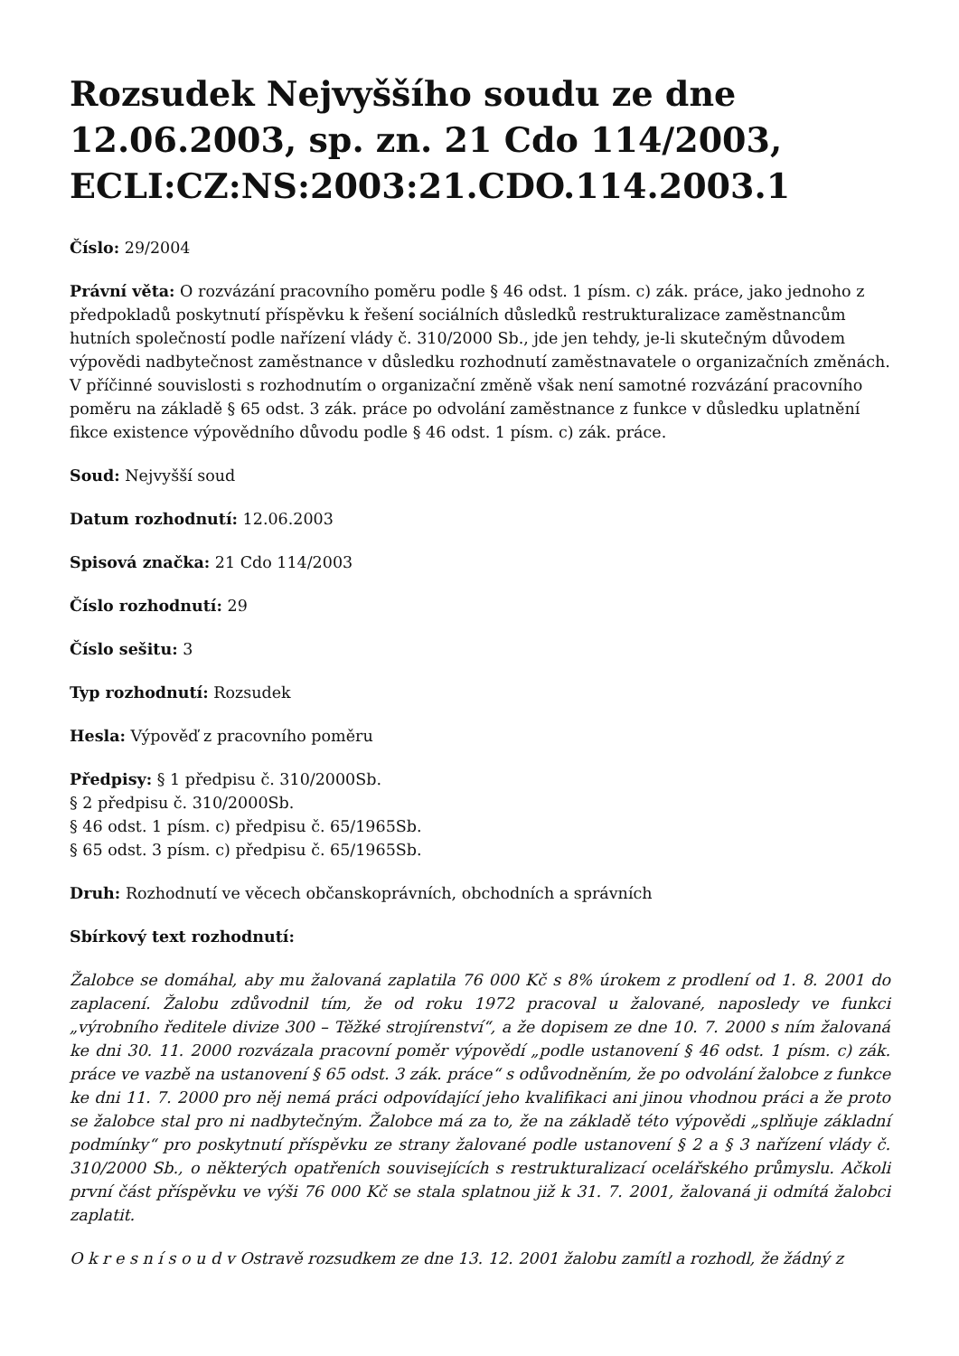Rozsudek Nejvyššího soudu ze dne 12.06.2003, sp. zn. 21 Cdo 114/2003, ECLI:CZ:NS:2003:21.CDO.114.2003.1
Číslo: 29/2004
Právní věta: O rozvázání pracovního poměru podle § 46 odst. 1 písm. c) zák. práce, jako jednoho z předpokladů poskytnutí příspěvku k řešení sociálních důsledků restrukturalizace zaměstnancům hutních společností podle nařízení vlády č. 310/2000 Sb., jde jen tehdy, je-li skutečným důvodem výpovědi nadbytečnost zaměstnance v důsledku rozhodnutí zaměstnavatele o organizačních změnách. V příčinné souvislosti s rozhodnutím o organizační změně však není samotné rozvázání pracovního poměru na základě § 65 odst. 3 zák. práce po odvolání zaměstnance z funkce v důsledku uplatnění fikce existence výpovědního důvodu podle § 46 odst. 1 písm. c) zák. práce.
Soud: Nejvyšší soud
Datum rozhodnutí: 12.06.2003
Spisová značka: 21 Cdo 114/2003
Číslo rozhodnutí: 29
Číslo sešitu: 3
Typ rozhodnutí: Rozsudek
Hesla: Výpověď z pracovního poměru
Předpisy: § 1 předpisu č. 310/2000Sb.
§ 2 předpisu č. 310/2000Sb.
§ 46 odst. 1 písm. c) předpisu č. 65/1965Sb.
§ 65 odst. 3 písm. c) předpisu č. 65/1965Sb.
Druh: Rozhodnutí ve věcech občanskoprávních, obchodních a správních
Sbírkový text rozhodnutí:
Žalobce se domáhal, aby mu žalovaná zaplatila 76 000 Kč s 8% úrokem z prodlení od 1. 8. 2001 do zaplacení. Žalobu zdůvodnil tím, že od roku 1972 pracoval u žalované, naposledy ve funkci „výrobního ředitele divize 300 – Těžké strojírenství“, a že dopisem ze dne 10. 7. 2000 s ním žalovaná ke dni 30. 11. 2000 rozvázala pracovní poměr výpovědí „podle ustanovení § 46 odst. 1 písm. c) zák. práce ve vazbě na ustanovení § 65 odst. 3 zák. práce“ s odůvodněním, že po odvolání žalobce z funkce ke dni 11. 7. 2000 pro něj nemá práci odpovídající jeho kvalifikaci ani jinou vhodnou práci a že proto se žalobce stal pro ni nadbytečným. Žalobce má za to, že na základě této výpovědi „splňuje základní podmínky“ pro poskytnutí příspěvku ze strany žalované podle ustanovení § 2 a § 3 nařízení vlády č. 310/2000 Sb., o některých opatřeních souvisejících s restrukturalizací ocelářského průmyslu. Ačkoli první část příspěvku ve výši 76 000 Kč se stala splatnou již k 31. 7. 2001, žalovaná ji odmítá žalobci zaplatit.
O k r e s n í s o u d v Ostravě rozsudkem ze dne 13. 12. 2001 žalobu zamítl a rozhodl, že žádný z